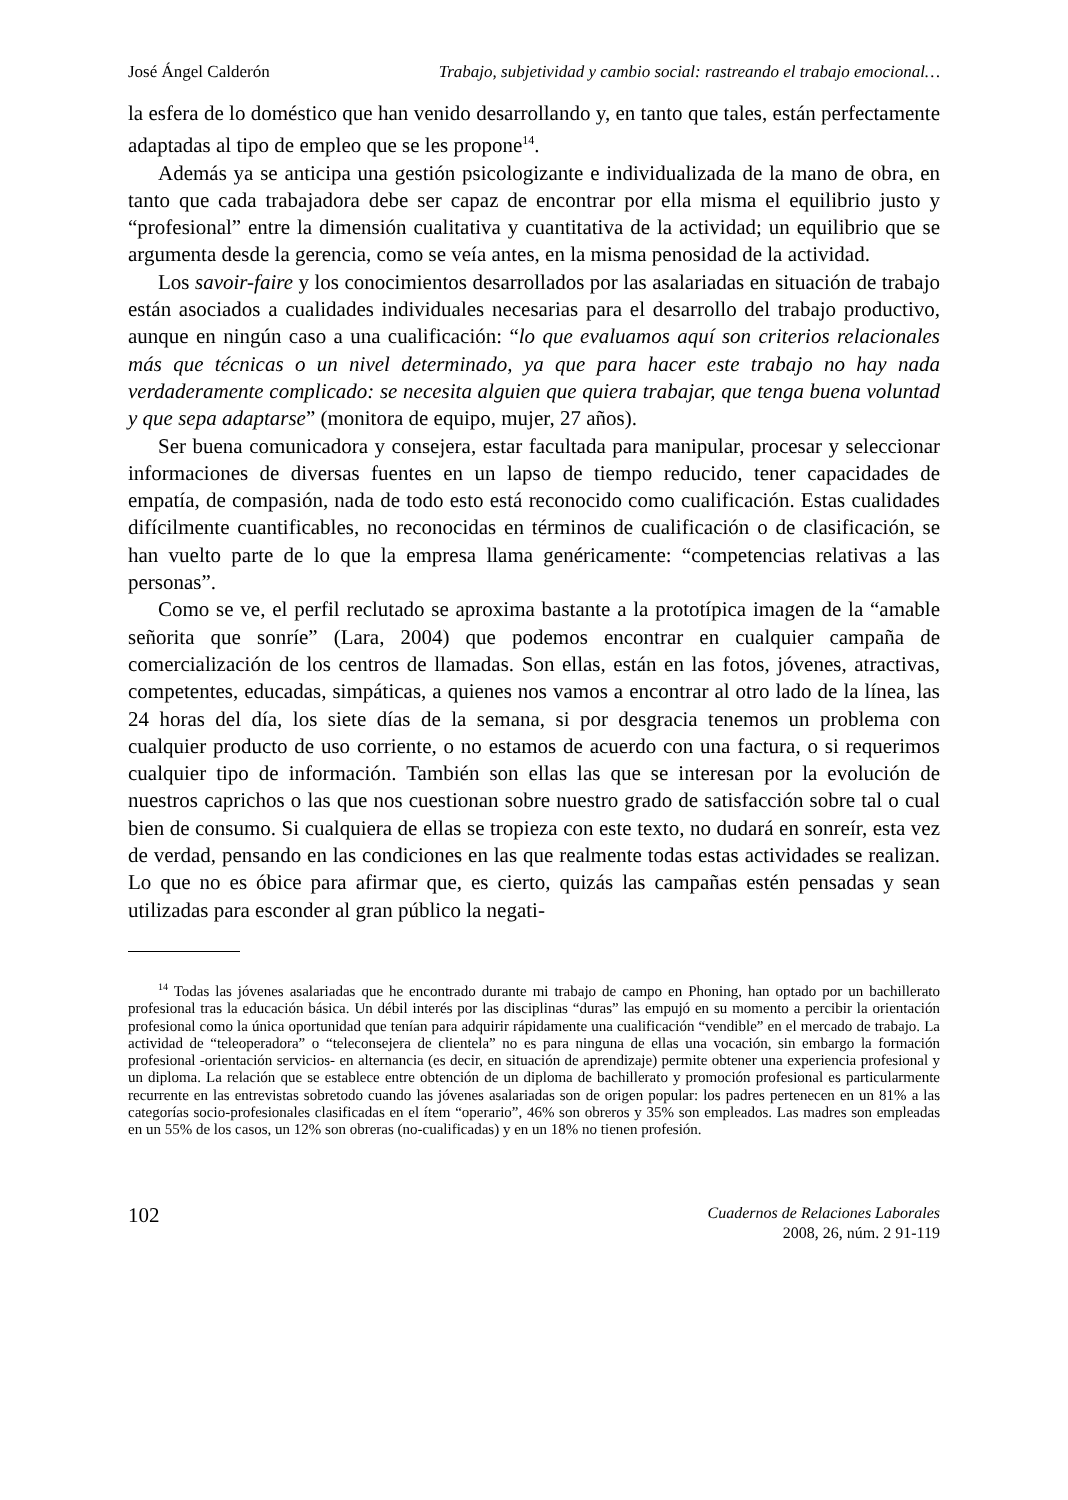José Ángel Calderón Trabajo, subjetividad y cambio social: rastreando el trabajo emocional…
la esfera de lo doméstico que han venido desarrollando y, en tanto que tales, están perfectamente adaptadas al tipo de empleo que se les propone<sup>14</sup>.
Además ya se anticipa una gestión psicologizante e individualizada de la mano de obra, en tanto que cada trabajadora debe ser capaz de encontrar por ella misma el equilibrio justo y “profesional” entre la dimensión cualitativa y cuantitativa de la actividad; un equilibrio que se argumenta desde la gerencia, como se veía antes, en la misma penosidad de la actividad.
Los savoir-faire y los conocimientos desarrollados por las asalariadas en situación de trabajo están asociados a cualidades individuales necesarias para el desarrollo del trabajo productivo, aunque en ningún caso a una cualificación: “lo que evaluamos aquí son criterios relacionales más que técnicas o un nivel determinado, ya que para hacer este trabajo no hay nada verdaderamente complicado: se necesita alguien que quiera trabajar, que tenga buena voluntad y que sepa adaptarse” (monitora de equipo, mujer, 27 años).
Ser buena comunicadora y consejera, estar facultada para manipular, procesar y seleccionar informaciones de diversas fuentes en un lapso de tiempo reducido, tener capacidades de empatía, de compasión, nada de todo esto está reconocido como cualificación. Estas cualidades difícilmente cuantificables, no reconocidas en términos de cualificación o de clasificación, se han vuelto parte de lo que la empresa llama genéricamente: “competencias relativas a las personas”.
Como se ve, el perfil reclutado se aproxima bastante a la prototípica imagen de la “amable señorita que sonríe” (Lara, 2004) que podemos encontrar en cualquier campaña de comercialización de los centros de llamadas. Son ellas, están en las fotos, jóvenes, atractivas, competentes, educadas, simpáticas, a quienes nos vamos a encontrar al otro lado de la línea, las 24 horas del día, los siete días de la semana, si por desgracia tenemos un problema con cualquier producto de uso corriente, o no estamos de acuerdo con una factura, o si requerimos cualquier tipo de información. También son ellas las que se interesan por la evolución de nuestros caprichos o las que nos cuestionan sobre nuestro grado de satisfacción sobre tal o cual bien de consumo. Si cualquiera de ellas se tropieza con este texto, no dudará en sonreír, esta vez de verdad, pensando en las condiciones en las que realmente todas estas actividades se realizan. Lo que no es óbice para afirmar que, es cierto, quizás las campañas estén pensadas y sean utilizadas para esconder al gran público la negati-
<sup>14</sup> Todas las jóvenes asalariadas que he encontrado durante mi trabajo de campo en Phoning, han optado por un bachillerato profesional tras la educación básica. Un débil interés por las disciplinas “duras” las empujó en su momento a percibir la orientación profesional como la única oportunidad que tenían para adquirir rápidamente una cualificación “vendible” en el mercado de trabajo. La actividad de “teleoperadora” o “teleconsejera de clientela” no es para ninguna de ellas una vocación, sin embargo la formación profesional -orientación servicios- en alternancia (es decir, en situación de aprendizaje) permite obtener una experiencia profesional y un diploma. La relación que se establece entre obtención de un diploma de bachillerato y promoción profesional es particularmente recurrente en las entrevistas sobretodo cuando las jóvenes asalariadas son de origen popular: los padres pertenecen en un 81% a las categorías socio-profesionales clasificadas en el ítem “operario”, 46% son obreros y 35% son empleados. Las madres son empleadas en un 55% de los casos, un 12% son obreras (no-cualificadas) y en un 18% no tienen profesión.
102
Cuadernos de Relaciones Laborales
2008, 26, núm. 2 91-119